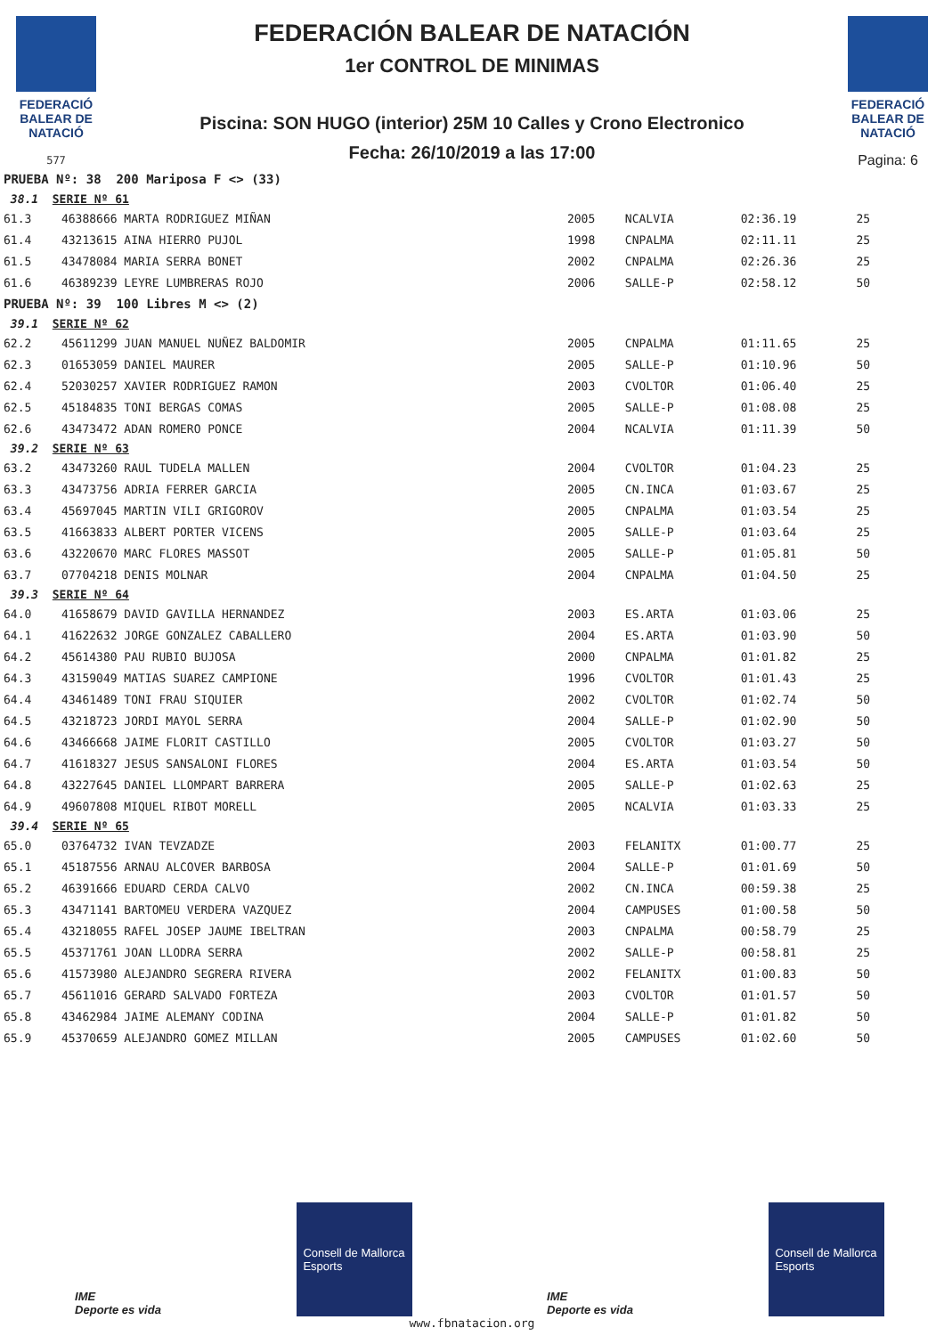FEDERACIÓ BALEAR DE NATACIÓ
577
FEDERACIÓN BALEAR DE NATACIÓN
1er CONTROL DE MINIMAS
Piscina: SON HUGO (interior) 25M 10 Calles y Crono Electronico
Fecha: 26/10/2019 a las 17:00
FEDERACIÓ BALEAR DE NATACIÓ
Pagina: 6
| PRUEBA Nº: 38 200 Mariposa F <> (33) | | | | | |
| 38.1 SERIE Nº 61 | | | | | |
| 61.3 | 46388666 MARTA RODRIGUEZ MIÑAN | 2005 | NCALVIA | 02:36.19 | 25 |
| 61.4 | 43213615 AINA HIERRO PUJOL | 1998 | CNPALMA | 02:11.11 | 25 |
| 61.5 | 43478084 MARIA SERRA BONET | 2002 | CNPALMA | 02:26.36 | 25 |
| 61.6 | 46389239 LEYRE LUMBRERAS ROJO | 2006 | SALLE-P | 02:58.12 | 50 |
| PRUEBA Nº: 39 100 Libres M <> (2) | | | | | |
| 39.1 SERIE Nº 62 | | | | | |
| 62.2 | 45611299 JUAN MANUEL NUÑEZ BALDOMIR | 2005 | CNPALMA | 01:11.65 | 25 |
| 62.3 | 01653059 DANIEL MAURER | 2005 | SALLE-P | 01:10.96 | 50 |
| 62.4 | 52030257 XAVIER RODRIGUEZ RAMON | 2003 | CVOLTOR | 01:06.40 | 25 |
| 62.5 | 45184835 TONI BERGAS COMAS | 2005 | SALLE-P | 01:08.08 | 25 |
| 62.6 | 43473472 ADAN ROMERO PONCE | 2004 | NCALVIA | 01:11.39 | 50 |
| 39.2 SERIE Nº 63 | | | | | |
| 63.2 | 43473260 RAUL TUDELA MALLEN | 2004 | CVOLTOR | 01:04.23 | 25 |
| 63.3 | 43473756 ADRIA FERRER GARCIA | 2005 | CN.INCA | 01:03.67 | 25 |
| 63.4 | 45697045 MARTIN VILI GRIGOROV | 2005 | CNPALMA | 01:03.54 | 25 |
| 63.5 | 41663833 ALBERT PORTER VICENS | 2005 | SALLE-P | 01:03.64 | 25 |
| 63.6 | 43220670 MARC FLORES MASSOT | 2005 | SALLE-P | 01:05.81 | 50 |
| 63.7 | 07704218 DENIS MOLNAR | 2004 | CNPALMA | 01:04.50 | 25 |
| 39.3 SERIE Nº 64 | | | | | |
| 64.0 | 41658679 DAVID GAVILLA HERNANDEZ | 2003 | ES.ARTA | 01:03.06 | 25 |
| 64.1 | 41622632 JORGE GONZALEZ CABALLERO | 2004 | ES.ARTA | 01:03.90 | 50 |
| 64.2 | 45614380 PAU RUBIO BUJOSA | 2000 | CNPALMA | 01:01.82 | 25 |
| 64.3 | 43159049 MATIAS SUAREZ CAMPIONE | 1996 | CVOLTOR | 01:01.43 | 25 |
| 64.4 | 43461489 TONI FRAU SIQUIER | 2002 | CVOLTOR | 01:02.74 | 50 |
| 64.5 | 43218723 JORDI MAYOL SERRA | 2004 | SALLE-P | 01:02.90 | 50 |
| 64.6 | 43466668 JAIME FLORIT CASTILLO | 2005 | CVOLTOR | 01:03.27 | 50 |
| 64.7 | 41618327 JESUS SANSALONI FLORES | 2004 | ES.ARTA | 01:03.54 | 50 |
| 64.8 | 43227645 DANIEL LLOMPART BARRERA | 2005 | SALLE-P | 01:02.63 | 25 |
| 64.9 | 49607808 MIQUEL RIBOT MORELL | 2005 | NCALVIA | 01:03.33 | 25 |
| 39.4 SERIE Nº 65 | | | | | |
| 65.0 | 03764732 IVAN TEVZADZE | 2003 | FELANITX | 01:00.77 | 25 |
| 65.1 | 45187556 ARNAU ALCOVER BARBOSA | 2004 | SALLE-P | 01:01.69 | 50 |
| 65.2 | 46391666 EDUARD CERDA CALVO | 2002 | CN.INCA | 00:59.38 | 25 |
| 65.3 | 43471141 BARTOMEU VERDERA VAZQUEZ | 2004 | CAMPUSES | 01:00.58 | 50 |
| 65.4 | 43218055 RAFEL JOSEP JAUME IBELTRAN | 2003 | CNPALMA | 00:58.79 | 25 |
| 65.5 | 45371761 JOAN LLODRA SERRA | 2002 | SALLE-P | 00:58.81 | 25 |
| 65.6 | 41573980 ALEJANDRO SEGRERA RIVERA | 2002 | FELANITX | 01:00.83 | 50 |
| 65.7 | 45611016 GERARD SALVADO FORTEZA | 2003 | CVOLTOR | 01:01.57 | 50 |
| 65.8 | 43462984 JAIME ALEMANY CODINA | 2004 | SALLE-P | 01:01.82 | 50 |
| 65.9 | 45370659 ALEJANDRO GOMEZ MILLAN | 2005 | CAMPUSES | 01:02.60 | 50 |
IME
Deporte es vida
Consell de Mallorca
Esports
IME
Deporte es vida
Consell de Mallorca
Esports
www.fbnatacion.org